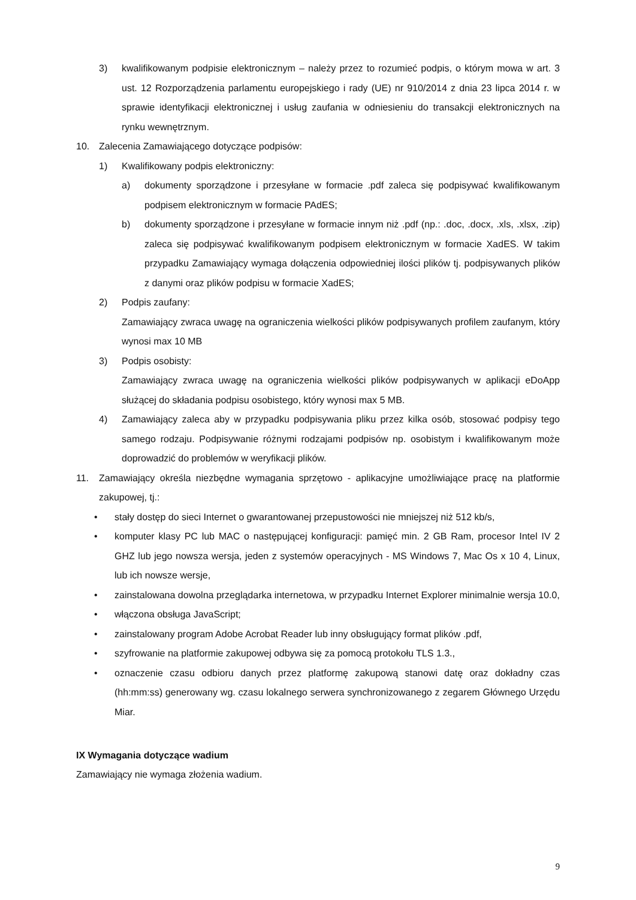3) kwalifikowanym podpisie elektronicznym – należy przez to rozumieć podpis, o którym mowa w art. 3 ust. 12 Rozporządzenia parlamentu europejskiego i rady (UE) nr 910/2014 z dnia 23 lipca 2014 r. w sprawie identyfikacji elektronicznej i usług zaufania w odniesieniu do transakcji elektronicznych na rynku wewnętrznym.
10. Zalecenia Zamawiającego dotyczące podpisów:
1) Kwalifikowany podpis elektroniczny:
a) dokumenty sporządzone i przesyłane w formacie .pdf zaleca się podpisywać kwalifikowanym podpisem elektronicznym w formacie PAdES;
b) dokumenty sporządzone i przesyłane w formacie innym niż .pdf (np.: .doc, .docx, .xls, .xlsx, .zip) zaleca się podpisywać kwalifikowanym podpisem elektronicznym w formacie XadES. W takim przypadku Zamawiający wymaga dołączenia odpowiedniej ilości plików tj. podpisywanych plików z danymi oraz plików podpisu w formacie XadES;
2) Podpis zaufany:
Zamawiający zwraca uwagę na ograniczenia wielkości plików podpisywanych profilem zaufanym, który wynosi max 10 MB
3) Podpis osobisty:
Zamawiający zwraca uwagę na ograniczenia wielkości plików podpisywanych w aplikacji eDoApp służącej do składania podpisu osobistego, który wynosi max 5 MB.
4) Zamawiający zaleca aby w przypadku podpisywania pliku przez kilka osób, stosować podpisy tego samego rodzaju. Podpisywanie różnymi rodzajami podpisów np. osobistym i kwalifikowanym może doprowadzić do problemów w weryfikacji plików.
11. Zamawiający określa niezbędne wymagania sprzętowo - aplikacyjne umożliwiające pracę na platformie zakupowej, tj.:
• stały dostęp do sieci Internet o gwarantowanej przepustowości nie mniejszej niż 512 kb/s,
• komputer klasy PC lub MAC o następującej konfiguracji: pamięć min. 2 GB Ram, procesor Intel IV 2 GHZ lub jego nowsza wersja, jeden z systemów operacyjnych - MS Windows 7, Mac Os x 10 4, Linux, lub ich nowsze wersje,
• zainstalowana dowolna przeglądarka internetowa, w przypadku Internet Explorer minimalnie wersja 10.0,
• włączona obsługa JavaScript;
• zainstalowany program Adobe Acrobat Reader lub inny obsługujący format plików .pdf,
• szyfrowanie na platformie zakupowej odbywa się za pomocą protokołu TLS 1.3.,
• oznaczenie czasu odbioru danych przez platformę zakupową stanowi datę oraz dokładny czas (hh:mm:ss) generowany wg. czasu lokalnego serwera synchronizowanego z zegarem Głównego Urzędu Miar.
IX Wymagania dotyczące wadium
Zamawiający nie wymaga złożenia wadium.
9